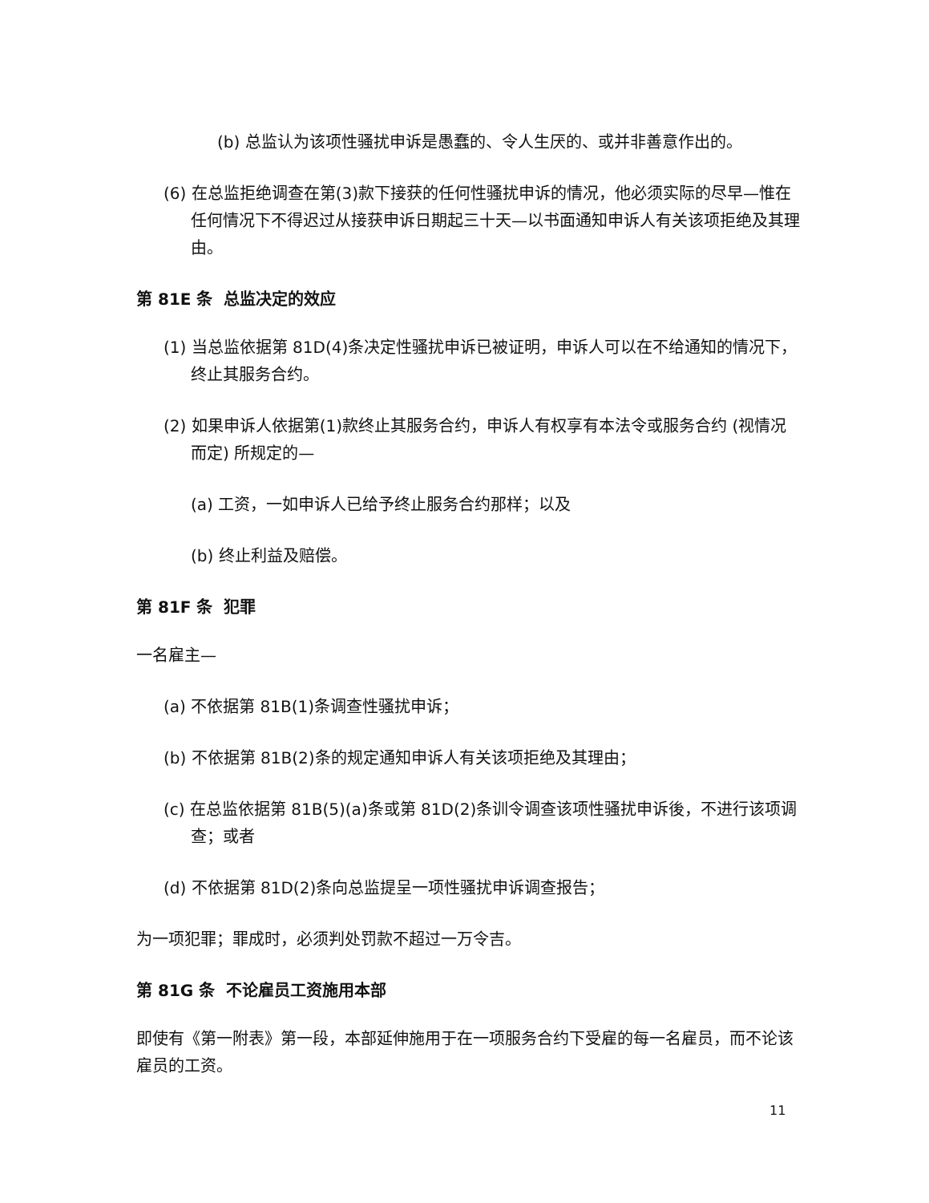(b) 总监认为该项性骚扰申诉是愚蠢的、令人生厌的、或并非善意作出的。
(6) 在总监拒绝调查在第(3)款下接获的任何性骚扰申诉的情况，他必须实际的尽早—惟在任何情况下不得迟过从接获申诉日期起三十天—以书面通知申诉人有关该项拒绝及其理由。
第 81E 条 总监决定的效应
(1) 当总监依据第 81D(4)条决定性骚扰申诉已被证明，申诉人可以在不给通知的情况下，终止其服务合约。
(2) 如果申诉人依据第(1)款终止其服务合约，申诉人有权享有本法令或服务合约 (视情况而定) 所规定的—
(a) 工资，一如申诉人已给予终止服务合约那样；以及
(b) 终止利益及赔偿。
第 81F 条 犯罪
一名雇主—
(a) 不依据第 81B(1)条调查性骚扰申诉；
(b) 不依据第 81B(2)条的规定通知申诉人有关该项拒绝及其理由；
(c) 在总监依据第 81B(5)(a)条或第 81D(2)条训令调查该项性骚扰申诉後，不进行该项调查；或者
(d) 不依据第 81D(2)条向总监提呈一项性骚扰申诉调查报告；
为一项犯罪；罪成时，必须判处罚款不超过一万令吉。
第 81G 条 不论雇员工资施用本部
即使有《第一附表》第一段，本部延伸施用于在一项服务合约下受雇的每一名雇员，而不论该雇员的工资。
11